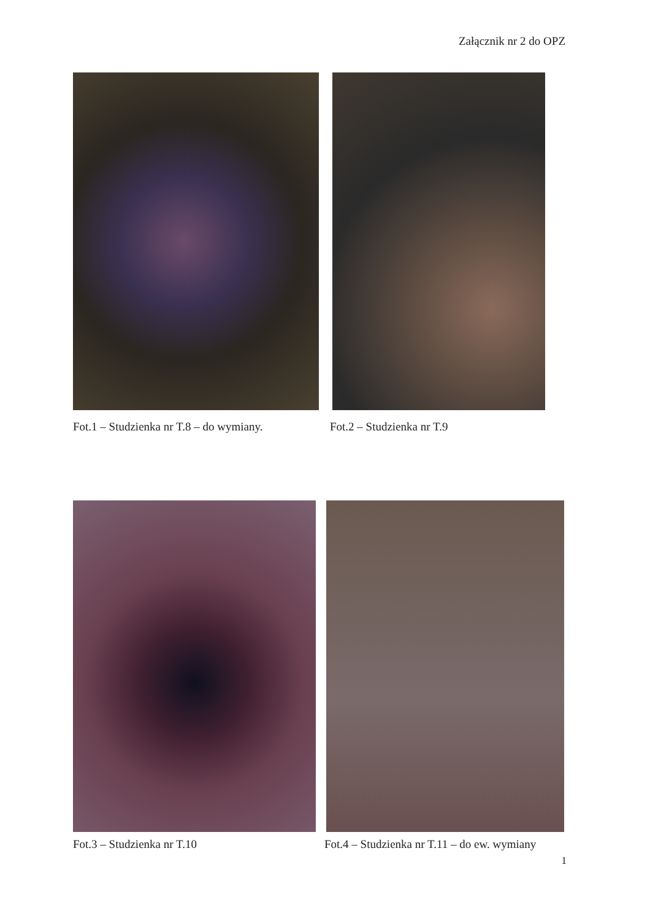Załącznik nr 2 do OPZ
Fot.1 – Studzienka nr T.8 – do wymiany.
Fot.2 – Studzienka nr T.9
Fot.3 – Studzienka nr T.10
Fot.4 – Studzienka nr T.11 – do ew. wymiany
1